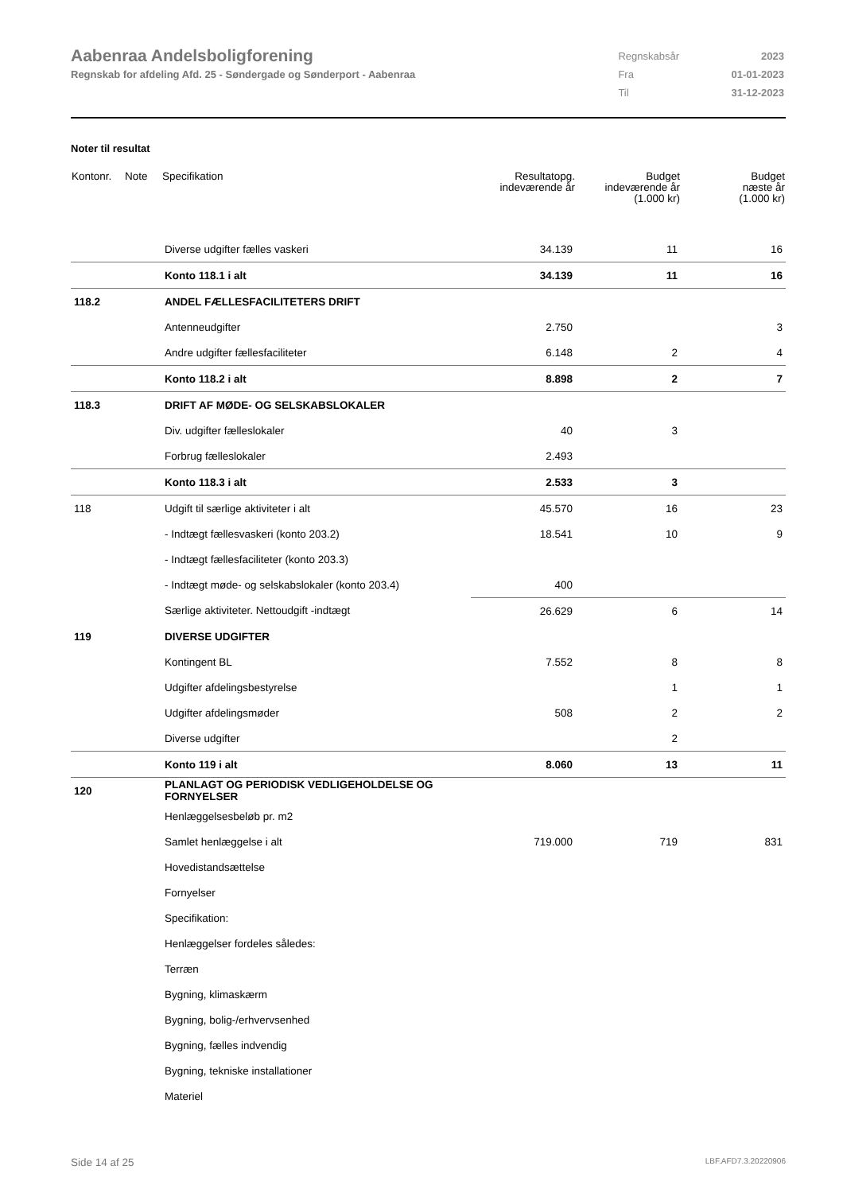Aabenraa Andelsboligforening
Regnskab for afdeling Afd. 25 - Søndergade og Sønderport - Aabenraa
| Regnskabsår | 2023 |
| Fra | 01-01-2023 |
| Til | 31-12-2023 |
Noter til resultat
| Kontonr. | Note | Specifikation | Resultatopg. indeværende år | Budget indeværende år (1.000 kr) | Budget næste år (1.000 kr) |
| --- | --- | --- | --- | --- | --- |
| | | Diverse udgifter fælles vaskeri | 34.139 | 11 | 16 |
| | | Konto 118.1 i alt | 34.139 | 11 | 16 |
| 118.2 | | ANDEL FÆLLESFACILITETERS DRIFT | | | |
| | | Antenneudgifter | 2.750 | | 3 |
| | | Andre udgifter fællesfaciliteter | 6.148 | 2 | 4 |
| | | Konto 118.2 i alt | 8.898 | 2 | 7 |
| 118.3 | | DRIFT AF MØDE- OG SELSKABSLOKALER | | | |
| | | Div. udgifter fælleslokaler | 40 | 3 | |
| | | Forbrug fælleslokaler | 2.493 | | |
| | | Konto 118.3 i alt | 2.533 | 3 | |
| 118 | | Udgift til særlige aktiviteter i alt | 45.570 | 16 | 23 |
| | | - Indtægt fællesvaskeri (konto 203.2) | 18.541 | 10 | 9 |
| | | - Indtægt fællesfaciliteter (konto 203.3) | | | |
| | | - Indtægt møde- og selskabslokaler (konto 203.4) | 400 | | |
| | | Særlige aktiviteter. Nettoudgift -indtægt | 26.629 | 6 | 14 |
| 119 | | DIVERSE UDGIFTER | | | |
| | | Kontingent BL | 7.552 | 8 | 8 |
| | | Udgifter afdelingsbestyrelse | | 1 | 1 |
| | | Udgifter afdelingsmøder | 508 | 2 | 2 |
| | | Diverse udgifter | | 2 | |
| | | Konto 119 i alt | 8.060 | 13 | 11 |
| 120 | | PLANLAGT OG PERIODISK VEDLIGEHOLDELSE OG FORNYELSER | | | |
| | | Henlæggelsesbeløb pr. m2 | | | |
| | | Samlet henlæggelse i alt | 719.000 | 719 | 831 |
| | | Hovedistandsættelse | | | |
| | | Fornyelser | | | |
| | | Specifikation: | | | |
| | | Henlæggelser fordeles således: | | | |
| | | Terræn | | | |
| | | Bygning, klimaskærm | | | |
| | | Bygning, bolig-/erhvervsenhed | | | |
| | | Bygning, fælles indvendig | | | |
| | | Bygning, tekniske installationer | | | |
| | | Materiel | | | |
Side 14 af 25 LBF.AFD7.3.20220906